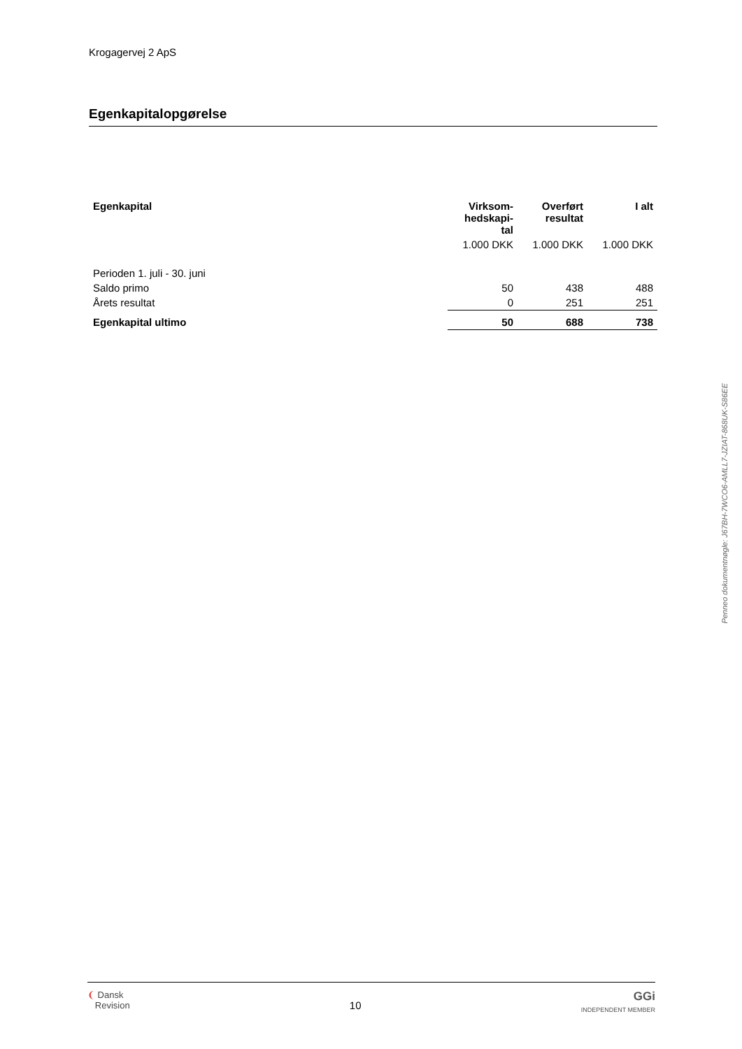Krogagervej 2 ApS
Egenkapitalopgørelse
| Egenkapital | Virksom- hedskapi- tal | Overført resultat | I alt |
| --- | --- | --- | --- |
| | 1.000 DKK | 1.000 DKK | 1.000 DKK |
| Perioden 1. juli - 30. juni | | | |
| Saldo primo | 50 | 438 | 488 |
| Årets resultat | 0 | 251 | 251 |
| Egenkapital ultimo | 50 | 688 | 738 |
Penneo dokumentnøgle: J67BH-7WCO6-AMLL7-JZIAT-868UK-S86EE
❨ Dansk
Revision
10
GGi
INDEPENDENT MEMBER